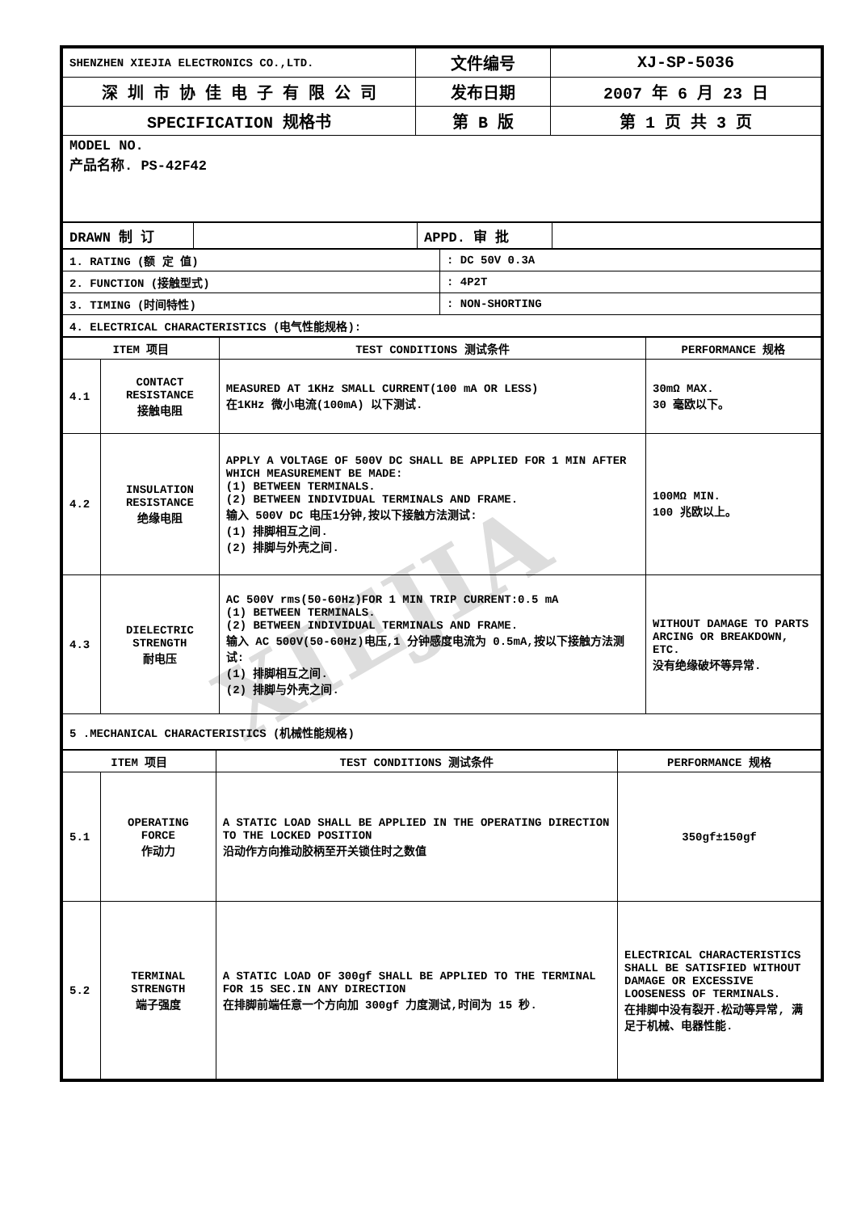XIEJIA
| SHENZHEN XIEJIA ELECTRONICS CO.,LTD. | 文件编号 | XJ-SP-5036 |
| 深 圳 市 协 佳 电 子 有 限 公 司 | 发布日期 | 2007 年 6 月 23 日 |
| SPECIFICATION 规格书 | 第 B 版 | 第 1 页 共 3 页 |
| MODEL NO. 产品名称. PS-42F42 | | |
| DRAWN 制 订 | | APPD. 审 批 | |
| 1. RATING (额 定 值) | : DC 50V 0.3A |
| 2. FUNCTION (接触型式) | : 4P2T |
| 3. TIMING (时间特性) | : NON-SHORTING |
| 4. ELECTRICAL CHARACTERISTICS (电气性能规格): | |
| ITEM 项目 | | TEST CONDITIONS 测试条件 | PERFORMANCE 规格 |
| --- | --- | --- | --- |
| 4.1 | CONTACT RESISTANCE 接触电阻 | MEASURED AT 1KHz SMALL CURRENT(100 mA OR LESS) 在1KHz 微小电流(100mA) 以下测试. | 30mΩ MAX. 30 毫欧以下。 |
| 4.2 | INSULATION RESISTANCE 绝缘电阻 | APPLY A VOLTAGE OF 500V DC SHALL BE APPLIED FOR 1 MIN AFTER WHICH MEASUREMENT BE MADE: (1) BETWEEN TERMINALS. (2) BETWEEN INDIVIDUAL TERMINALS AND FRAME. 输入 500V DC 电压1分钟,按以下接触方法测试: (1) 排脚相互之间. (2) 排脚与外壳之间. | 100MΩ MIN. 100 兆欧以上。 |
| 4.3 | DIELECTRIC STRENGTH 耐电压 | AC 500V rms(50-60Hz)FOR 1 MIN TRIP CURRENT:0.5 mA (1) BETWEEN TERMINALS. (2) BETWEEN INDIVIDUAL TERMINALS AND FRAME. 输入 AC 500V(50-60Hz)电压,1 分钟感度电流为 0.5mA,按以下接触方法测试: (1) 排脚相互之间. (2) 排脚与外壳之间. | WITHOUT DAMAGE TO PARTS ARCING OR BREAKDOWN, ETC. 没有绝缘破坏等异常. |
| 5 .MECHANICAL CHARACTERISTICS (机械性能规格) | | | |
| ITEM 项目 | | TEST CONDITIONS 测试条件 | PERFORMANCE 规格 |
| --- | --- | --- | --- |
| 5.1 | OPERATING FORCE 作动力 | A STATIC LOAD SHALL BE APPLIED IN THE OPERATING DIRECTION TO THE LOCKED POSITION 沿动作方向推动胶柄至开关锁住时之数值 | 350gf±150gf |
| 5.2 | TERMINAL STRENGTH 端子强度 | A STATIC LOAD OF 300gf SHALL BE APPLIED TO THE TERMINAL FOR 15 SEC.IN ANY DIRECTION 在排脚前端任意一个方向加 300gf 力度测试,时间为 15 秒. | ELECTRICAL CHARACTERISTICS SHALL BE SATISFIED WITHOUT DAMAGE OR EXCESSIVE LOOSENESS OF TERMINALS. 在排脚中没有裂开.松动等异常, 满足于机械、电器性能. |